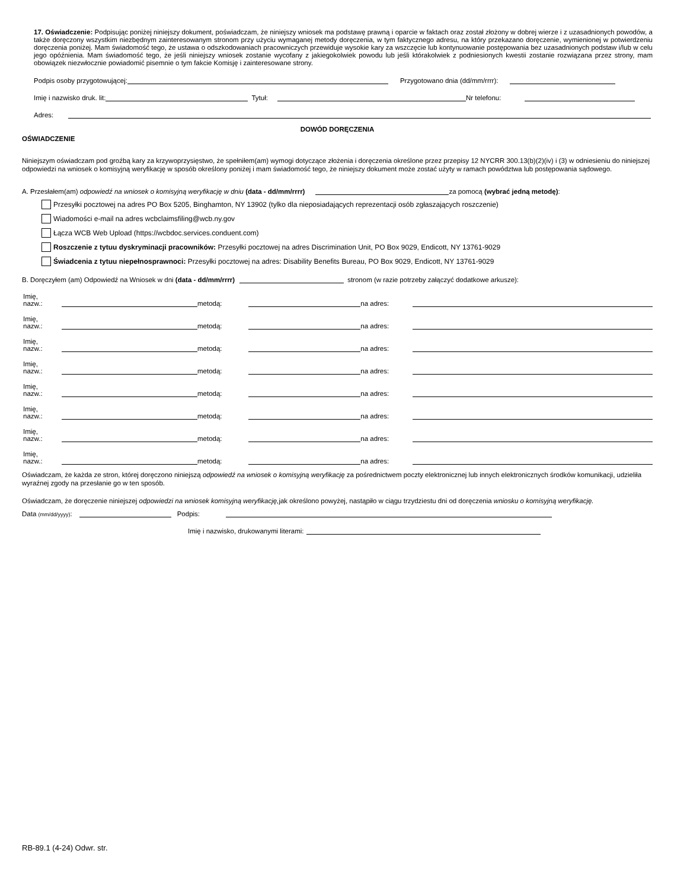17. Oświadczenie: Podpisując poniżej niniejszy dokument, poświadczam, że niniejszy wniosek ma podstawę prawną i oparcie w faktach oraz został złożony w dobrej wierze i z uzasadnionych powodów, a także doręczony wszystkim niezbędnym zainteresowanym stronom przy użyciu wymaganej metody doręczenia, w tym faktycznego adresu, na który przekazano doręczenie, wymienionej w potwierdzeniu doręczenia poniżej. Mam świadomość tego, że ustawa o odszkodowaniach pracowniczych przewiduje wysokie kary za wszczęcie lub kontynuowanie postępowania bez uzasadnionych podstaw i/lub w celu jego opóźnienia. Mam świadomość tego, że jeśli niniejszy wniosek zostanie wycofany z jakiegokolwiek powodu lub jeśli którakolwiek z podniesionych kwestii zostanie rozwiązana przez strony, mam obowiązek niezwłocznie powiadomić pisemnie o tym fakcie Komisję i zainteresowane strony.
Podpis osoby przygotowującej: Przygotowano dnia (dd/mm/rrrr):
Imię i nazwisko druk. lit: Tytuł: Nr telefonu:
Adres:
DOWÓD DORĘCZENIA
OŚWIADCZENIE
Niniejszym oświadczam pod groźbą kary za krzywoprzysięstwo, że spełniłem(am) wymogi dotyczące złożenia i doręczenia określone przez przepisy 12 NYCRR 300.13(b)(2)(iv) i (3) w odniesieniu do niniejszej odpowiedzi na wniosek o komisyjną weryfikację w sposób określony poniżej i mam świadomość tego, że niniejszy dokument może zostać użyty w ramach powództwa lub postępowania sądowego.
A. Przesłałem(am) odpowiedź na wniosek o komisyjną weryfikację w dniu (data - dd/mm/rrrr) za pomocą (wybrać jedną metodę):
Przesyłki pocztowej na adres PO Box 5205, Binghamton, NY 13902 (tylko dla nieposiadających reprezentacji osób zgłaszających roszczenie)
Wiadomości e-mail na adres wcbclaimsfiling@wcb.ny.gov
Łącza WCB Web Upload (https://wcbdoc.services.conduent.com)
Roszczenie z tytuu dyskryminacji pracowników: Przesyłki pocztowej na adres Discrimination Unit, PO Box 9029, Endicott, NY 13761-9029
Świadcenia z tytuu niepełnosprawnoci: Przesyłki pocztowej na adres: Disability Benefits Bureau, PO Box 9029, Endicott, NY 13761-9029
B. Doręczyłem (am) Odpowiedź na Wniosek w dni (data - dd/mm/rrrr) stronom (w razie potrzeby załączyć dodatkowe arkusze):
Imię, nazw.: metodą: na adres:
Imię, nazw.: metodą: na adres:
Imię, nazw.: metodą: na adres:
Imię, nazw.: metodą: na adres:
Imię, nazw.: metodą: na adres:
Imię, nazw.: metodą: na adres:
Imię, nazw.: metodą: na adres:
Imię, nazw.: metodą: na adres:
Oświadczam, że każda ze stron, której doręczono niniejszą odpowiedź na wniosek o komisyjną weryfikację za pośrednictwem poczty elektronicznej lub innych elektronicznych środków komunikacji, udzieliła wyraźnej zgody na przesłanie go w ten sposób.
Oświadczam, że doręczenie niniejszej odpowiedzi na wniosek komisyjną weryfikację, jak określono powyżej, nastąpiło w ciągu trzydziestu dni od doręczenia wniosku o komisyjną weryfikację.
Data (mm/dd/yyyy): Podpis:
Imię i nazwisko, drukowanymi literami:
RB-89.1 (4-24) Odwr. str.